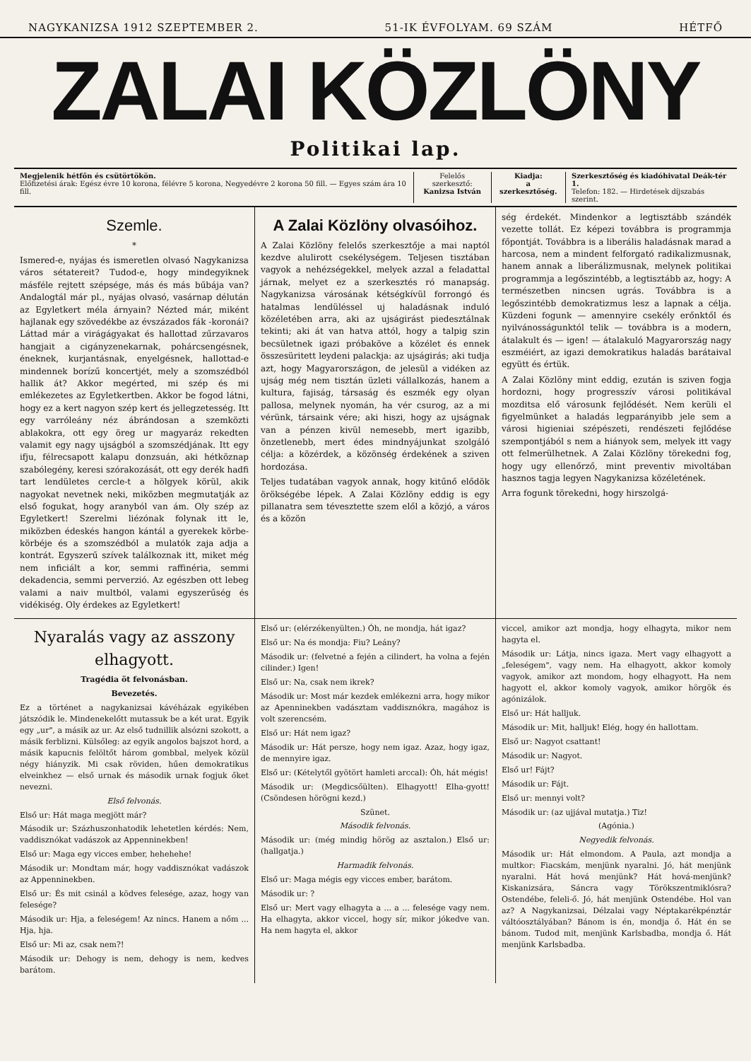NAGYKANIZSA 1912 SZEPTEMBER 2. 51-IK ÉVFOLYAM. 69 SZÁM HÉTFŐ
ZALAI KÖZLÖNY
Politikai lap.
Megjelenik hétfőn és csütörtökön.
Előfizetési árak: Egész évre 10 korona, félévre 5 korona, Negyedévre 2 korona 50 fill. — Egyes szám ára 10 fill.
Felelős szerkesztő:
Kanizsa István
Kiadja:
a szerkesztőség.
Szerkesztőség és kiadóhivatal Deák-tér 1.
Telefon: 182. — Hirdetések díjszabás szerint.
Szemle.
*
Ismered-e, nyájas és ismeretlen olvasó Nagykanizsa város sétatereit? Tudod-e, hogy mindegyiknek másféle rejtett szépsége, más és más bűbája van? Andalogtál már pl., nyájas olvasó, vasárnap délután az Egyletkert méla árnyain? Nézted már, miként hajlanak egy szövedékbe az évszázados fák -koronái? Láttad már a virágágyakat és hallottad zűrzavaros hangjait a cigányzenekarnak, pohárcsengésnek, éneknek, kurjantásnak, enyelgésnek, hallottad-e mindennek borízű koncertjét, mely a szomszédból hallik át? Akkor megérted, mi szép és mi emlékezetes az Egyletkertben. Akkor be fogod látni, hogy ez a kert nagyon szép kert és jellegzetesség. Itt egy varróleány néz ábrándosan a szemközti ablakokra, ott egy öreg ur magyaráz rekedten valamit egy nagy ujságból a szomszédjának. Itt egy ifju, félrecsapott kalapu donzsuán, aki hétköznap szabólegény, keresi szórakozását, ott egy derék hadfi tart lendületes cercle-t a hölgyek körül, akik nagyokat nevetnek neki, miközben megmutatják az első fogukat, hogy aranyból van ám. Oly szép az Egyletkert! Szerelmi liézónak folynak itt le, miközben édeskés hangon kántál a gyerekek körbe-körbéje és a szomszédból a mulatók zaja adja a kontrát. Egyszerű szívek találkoznak itt, miket még nem inficiált a kor, semmi raffinéria, semmi dekadencia, semmi perverzió. Az egészben ott lebeg valami a naiv multból, valami egyszerűség és vidékiség. Oly érdekes az Egyletkert!
A Zalai Közlöny olvasóihoz.
A Zalai Közlöny felelős szerkesztője a mai naptól kezdve alulirott csekélységem. Teljesen tisztában vagyok a nehézségekkel, melyek azzal a feladattal járnak, melyet ez a szerkesztés ró manapság. Nagykanizsa városának kétségkívül forrongó és hatalmas lendüléssel uj haladásnak induló közéletében arra, aki az ujságirást piedesztálnak tekinti; aki át van hatva attól, hogy a talpig szin becsületnek igazi próbaköve a közélet és ennek összesüritett leydeni palackja: az ujságirás; aki tudja azt, hogy Magyarországon, de jelesül a vidéken az ujság még nem tisztán üzleti vállalkozás, hanem a kultura, fajiság, társaság és eszmék egy olyan pallosa, melynek nyomán, ha vér csurog, az a mi vérünk, társaink vére; aki hiszi, hogy az ujságnak van a pénzen kivül nemesebb, mert igazibb, önzetlenebb, mert édes mindnyájunkat szolgáló célja: a közérdek, a közönség érdekének a sziven hordozása.
Teljes tudatában vagyok annak, hogy kitűnő elődök örökségébe lépek. A Zalai Közlöny eddig is egy pillanatra sem tévesztette szem elől a közjó, a város és a közön
ség érdekét. Mindenkor a legtisztább szándék vezette tollát. Ez képezi továbbra is programmja főpontját. Továbbra is a liberális haladásnak marad a harcosa, nem a mindent felforgató radikalizmusnak, hanem annak a liberálizmusnak, melynek politikai programmja a legőszintébb, a legtisztább az, hogy: A természetben nincsen ugrás. Továbbra is a legőszintébb demokratizmus lesz a lapnak a célja. Küzdeni fogunk — amennyire csekély erőnktől és nyilvánosságunktól telik — továbbra is a modern, átalakult és — igen! — átalakuló Magyarország nagy eszméiért, az igazi demokratikus haladás barátaival együtt és értük.
A Zalai Közlöny mint eddig, ezután is sziven fogja hordozni, hogy progresszív városi politikával mozditsa elő városunk fejlődését. Nem kerüli el figyelmünket a haladás legparányibb jele sem a városi higieniai szépészeti, rendészeti fejlődése szempontjából s nem a hiányok sem, melyek itt vagy ott felmerülhetnek. A Zalai Közlöny törekedni fog, hogy ugy ellenőrző, mint preventiv mivoltában hasznos tagja legyen Nagykanizsa közéletének.
Arra fogunk törekedni, hogy hirszolgá-
Nyaralás vagy az asszony elhagyott.
Tragédia öt felvonásban.
Bevezetés.
Ez a történet a nagykanizsai kávéházak egyikében játszódik le. Mindenekelőtt mutassuk be a két urat. Egyik egy „ur", a másik az ur. Az első tudnillik alsózni szokott, a másik ferblizni. Külsőleg: az egyik angolos bajszot hord, a másik kapucnis felöltőt három gombbal, melyek közül négy hiányzik. Mi csak röviden, hűen demokratikus elveinkhez — első urnak és második urnak fogjuk őket nevezni.
Első felvonás.
Első ur: Hát maga megjött már?
Második ur: Százhuszonhatodik lehetetlen kérdés: Nem, vaddisznókat vadászok az Appenninekben!
Első ur: Maga egy vicces ember, hehehehe!
Második ur: Mondtam már, hogy vaddisznókat vadászok az Appenninekben.
Első ur: És mit csinál a ködves felesége, azaz, hogy van felesége?
Második ur: Hja, a feleségem! Az nincs. Hanem a nőm ... Hja, hja.
Első ur: Mi az, csak nem?!
Második ur: Dehogy is nem, dehogy is nem, kedves barátom.
Első ur: (elérzékenyülten.) Óh, ne mondja, hát igaz?
Első ur: Na és mondja: Fiu? Leány?
Második ur: (felvetné a fején a cilindert, ha volna a fején cilinder.) Igen!
Első ur: Na, csak nem ikrek?
Második ur: Most már kezdek emlékezni arra, hogy mikor az Apenninekben vadásztam vaddisznókra, magához is volt szerencsém.
Első ur: Hát nem igaz?
Második ur: Hát persze, hogy nem igaz. Azaz, hogy igaz, de mennyire igaz.
Első ur: (Kételytől gyötört hamleti arccal): Óh, hát mégis!
Második ur: (Megdicsőülten). Elhagyott! Elha-gyott! (Csöndesen hörögni kezd.)
Szünet.
Második felvonás.
Második ur: (még mindig hörög az asztalon.) Első ur: (hallgatja.)
Harmadik felvonás.
Első ur: Maga mégis egy vicces ember, barátom.
Második ur: ?
Első ur: Mert vagy elhagyta a ... a ... felesége vagy nem. Ha elhagyta, akkor viccel, hogy sír, mikor jókedve van. Ha nem hagyta el, akkor
viccel, amikor azt mondja, hogy elhagyta, mikor nem hagyta el.
Második ur: Látja, nincs igaza. Mert vagy elhagyott a „feleségem", vagy nem. Ha elhagyott, akkor komoly vagyok, amikor azt mondom, hogy elhagyott. Ha nem hagyott el, akkor komoly vagyok, amikor hörgök és agónizálok.
Első ur: Hát halljuk.
Második ur: Mit, halljuk! Elég, hogy én hallottam.
Első ur: Nagyot csattant!
Második ur: Nagyot.
Első ur! Fájt?
Második ur: Fájt.
Első ur: mennyi volt?
Második ur: (az ujjával mutatja.) Tiz!
(Agónia.)
Negyedik felvonás.
Második ur: Hát elmondom. A Paula, azt mondja a multkor: Fiacskám, menjünk nyaralni. Jó, hát menjünk nyaralni. Hát hová menjünk? Hát hová-menjünk? Kiskanizsára, Sáncra vagy Törökszentmiklósra? Ostendébe, feleli-ő. Jó, hát menjünk Ostendébe. Hol van az? A Nagykanizsai, Délzalai vagy Néptakarékpénztár váltóosztályában? Bánom is én, mondja ő. Hát én se bánom. Tudod mit, menjünk Karlsbadba, mondja ő. Hát menjünk Karlsbadba.